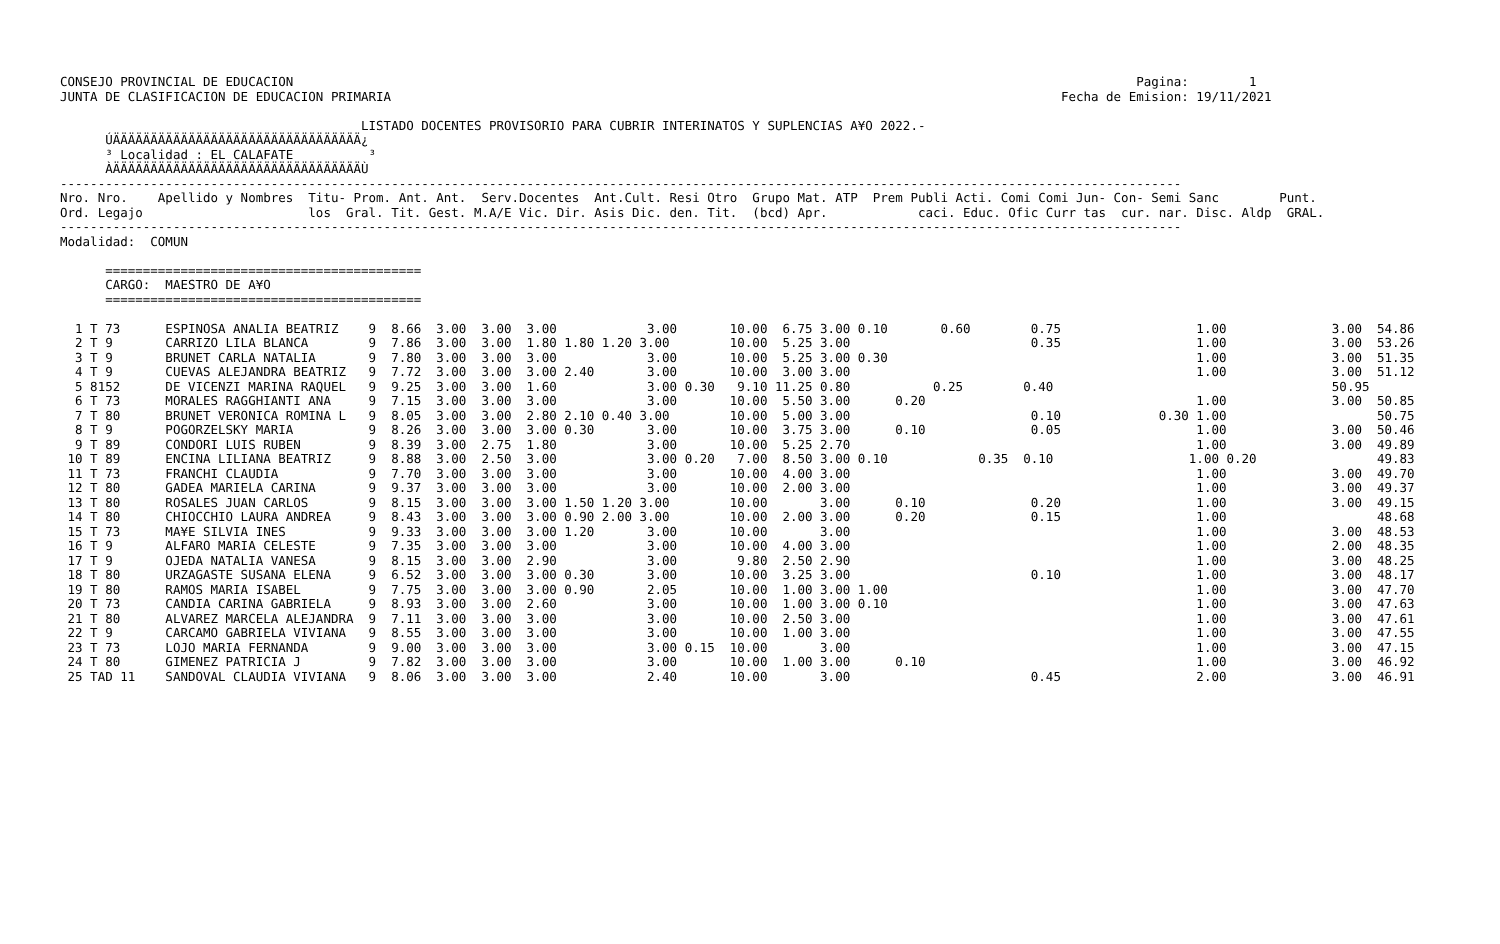CONSEJO PROVINCIAL DE EDUCACION                                                                                                                Pagina:        1
JUNTA DE CLASIFICACION DE EDUCACION PRIMARIA                                                                                         Fecha de Emision: 19/11/2021

                                        LISTADO DOCENTES PROVISORIO PARA CUBRIR INTERINATOS Y SUPLENCIAS A¥O 2022.-
      ÚÄÄÄÄÄÄÄÄÄÄÄÄÄÄÄÄÄÄÄÄÄÄÄÄÄÄÄÄÄÄÄÄÄ¿
      ³ Localidad : EL CALAFATE          ³
      ÀÄÄÄÄÄÄÄÄÄÄÄÄÄÄÄÄÄÄÄÄÄÄÄÄÄÄÄÄÄÄÄÄÄÙ
-----------------------------------------------------------------------------------------------------------------------------------------------------
Nro. Nro.    Apellido y Nombres  Titu- Prom. Ant. Ant.  Serv.Docentes  Ant.Cult. Resi Otro  Grupo Mat. ATP  Prem Publi Acti. Comi Comi Jun- Con- Semi Sanc        Punt.
Ord. Legajo                      los  Gral. Tit. Gest. M.A/E Vic. Dir. Asis Dic. den. Tit.  (bcd) Apr.            caci. Educ. Ofic Curr tas  cur. nar. Disc. Aldp  GRAL.
-----------------------------------------------------------------------------------------------------------------------------------------------------
Modalidad:  COMUN

      ==========================================
      CARGO:  MAESTRO DE A¥O
      ==========================================

  1 T 73      ESPINOSA ANALIA BEATRIZ    9  8.66  3.00  3.00  3.00            3.00       10.00  6.75 3.00 0.10       0.60        0.75                  1.00              3.00  54.86
  2 T 9       CARRIZO LILA BLANCA        9  7.86  3.00  3.00  1.80 1.80 1.20 3.00        10.00  5.25 3.00                        0.35                  1.00              3.00  53.26
  3 T 9       BRUNET CARLA NATALIA       9  7.80  3.00  3.00  3.00            3.00       10.00  5.25 3.00 0.30                                         1.00              3.00  51.35
  4 T 9       CUEVAS ALEJANDRA BEATRIZ   9  7.72  3.00  3.00  3.00 2.40       3.00       10.00  3.00 3.00                                              1.00              3.00  51.12
  5 8152      DE VICENZI MARINA RAQUEL   9  9.25  3.00  3.00  1.60            3.00 0.30   9.10 11.25 0.80           0.25        0.40                                     50.95
  6 T 73      MORALES RAGGHIANTI ANA     9  7.15  3.00  3.00  3.00            3.00       10.00  5.50 3.00      0.20                                    1.00              3.00  50.85
  7 T 80      BRUNET VERONICA ROMINA L   9  8.05  3.00  3.00  2.80 2.10 0.40 3.00        10.00  5.00 3.00                        0.10             0.30 1.00                    50.75
  8 T 9       POGORZELSKY MARIA          9  8.26  3.00  3.00  3.00 0.30       3.00       10.00  3.75 3.00      0.10              0.05                  1.00              3.00  50.46
  9 T 89      CONDORI LUIS RUBEN         9  8.39  3.00  2.75  1.80            3.00       10.00  5.25 2.70                                              1.00              3.00  49.89
 10 T 89      ENCINA LILIANA BEATRIZ     9  8.88  3.00  2.50  3.00            3.00 0.20   7.00  8.50 3.00 0.10            0.35  0.10                  1.00 0.20                49.83
 11 T 73      FRANCHI CLAUDIA            9  7.70  3.00  3.00  3.00            3.00       10.00  4.00 3.00                                              1.00              3.00  49.70
 12 T 80      GADEA MARIELA CARINA       9  9.37  3.00  3.00  3.00            3.00       10.00  2.00 3.00                                              1.00              3.00  49.37
 13 T 80      ROSALES JUAN CARLOS        9  8.15  3.00  3.00  3.00 1.50 1.20 3.00        10.00       3.00      0.10              0.20                  1.00              3.00  49.15
 14 T 80      CHIOCCHIO LAURA ANDREA     9  8.43  3.00  3.00  3.00 0.90 2.00 3.00        10.00  2.00 3.00      0.20              0.15                  1.00                    48.68
 15 T 73      MA¥E SILVIA INES           9  9.33  3.00  3.00  3.00 1.20       3.00       10.00       3.00                                              1.00              3.00  48.53
 16 T 9       ALFARO MARIA CELESTE       9  7.35  3.00  3.00  3.00            3.00       10.00  4.00 3.00                                              1.00              2.00  48.35
 17 T 9       OJEDA NATALIA VANESA       9  8.15  3.00  3.00  2.90            3.00        9.80  2.50 2.90                                              1.00              3.00  48.25
 18 T 80      URZAGASTE SUSANA ELENA     9  6.52  3.00  3.00  3.00 0.30       3.00       10.00  3.25 3.00                        0.10                  1.00              3.00  48.17
 19 T 80      RAMOS MARIA ISABEL         9  7.75  3.00  3.00  3.00 0.90       2.05       10.00  1.00 3.00 1.00                                         1.00              3.00  47.70
 20 T 73      CANDIA CARINA GABRIELA     9  8.93  3.00  3.00  2.60            3.00       10.00  1.00 3.00 0.10                                         1.00              3.00  47.63
 21 T 80      ALVAREZ MARCELA ALEJANDRA  9  7.11  3.00  3.00  3.00            3.00       10.00  2.50 3.00                                              1.00              3.00  47.61
 22 T 9       CARCAMO GABRIELA VIVIANA   9  8.55  3.00  3.00  3.00            3.00       10.00  1.00 3.00                                              1.00              3.00  47.55
 23 T 73      LOJO MARIA FERNANDA        9  9.00  3.00  3.00  3.00            3.00 0.15  10.00       3.00                                              1.00              3.00  47.15
 24 T 80      GIMENEZ PATRICIA J         9  7.82  3.00  3.00  3.00            3.00       10.00  1.00 3.00      0.10                                    1.00              3.00  46.92
 25 TAD 11    SANDOVAL CLAUDIA VIVIANA   9  8.06  3.00  3.00  3.00            2.40       10.00       3.00                        0.45                  2.00              3.00  46.91